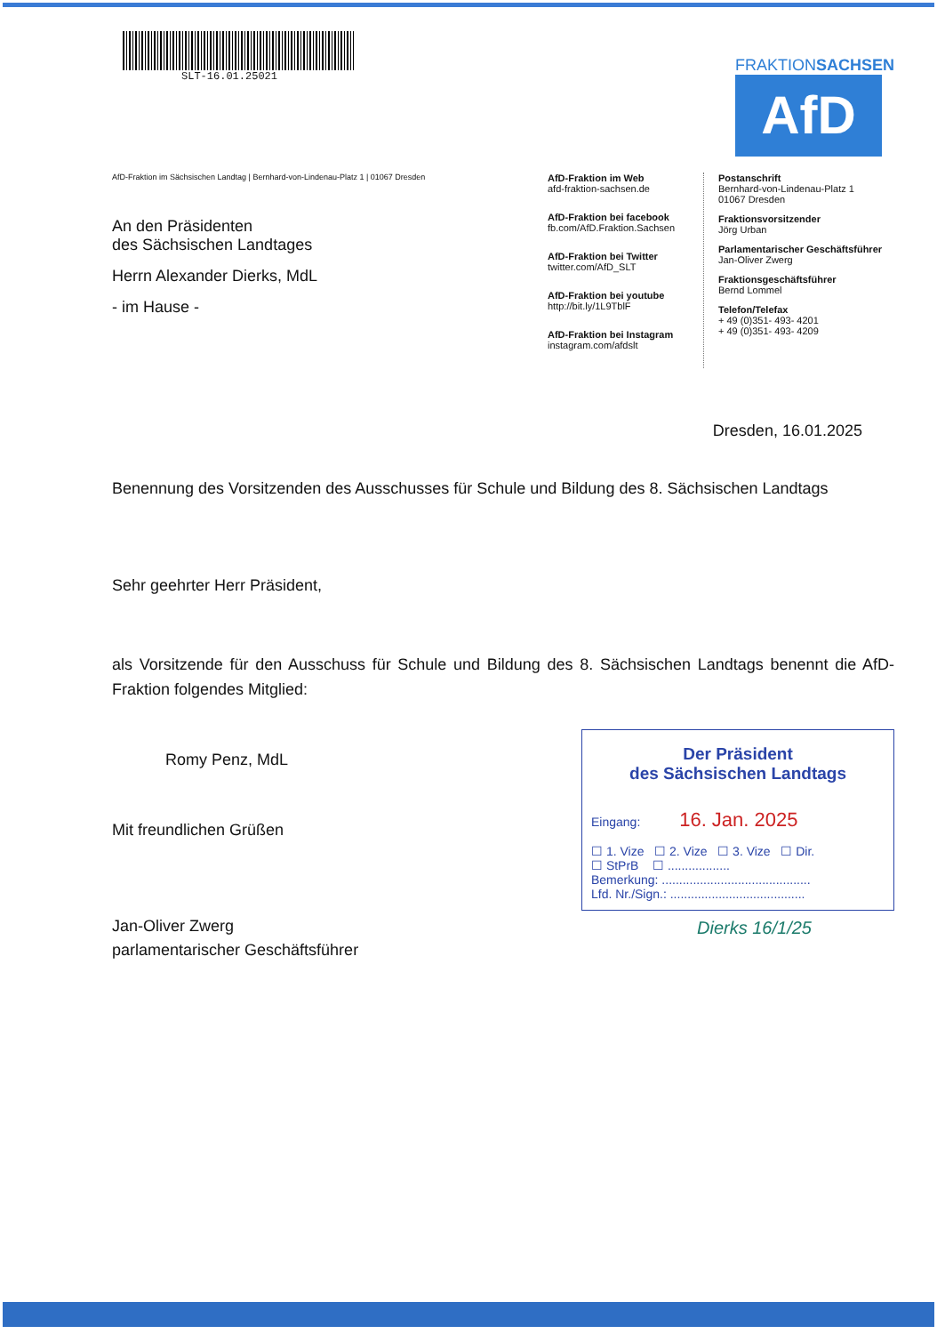SLT-16.01.25021
FRAKTIONSACHSEN
AfD
AfD-Fraktion im Sächsischen Landtag | Bernhard-von-Lindenau-Platz 1 | 01067 Dresden
An den Präsidenten
des Sächsischen Landtages
Herrn Alexander Dierks, MdL
- im Hause -
AfD-Fraktion im Web
afd-fraktion-sachsen.de
AfD-Fraktion bei facebook
fb.com/AfD.Fraktion.Sachsen
AfD-Fraktion bei Twitter
twitter.com/AfD_SLT
AfD-Fraktion bei youtube
http://bit.ly/1L9TblF
AfD-Fraktion bei Instagram
instagram.com/afdslt
Postanschrift
Bernhard-von-Lindenau-Platz 1
01067 Dresden
Fraktionsvorsitzender
Jörg Urban
Parlamentarischer Geschäftsführer
Jan-Oliver Zwerg
Fraktionsgeschäftsführer
Bernd Lommel
Telefon/Telefax
+ 49 (0)351- 493- 4201
+ 49 (0)351- 493- 4209
Dresden, 16.01.2025
Benennung des Vorsitzenden des Ausschusses für Schule und Bildung des 8. Sächsischen Landtags
Sehr geehrter Herr Präsident,
als Vorsitzende für den Ausschuss für Schule und Bildung des 8. Sächsischen Landtags benennt die AfD-Fraktion folgendes Mitglied:
Romy Penz, MdL
Mit freundlichen Grüßen
Jan-Oliver Zwerg
parlamentarischer Geschäftsführer
Der Präsident
des Sächsischen Landtags
Eingang: 16. Jan. 2025
☐ 1. Vize ☐ 2. Vize ☐ 3. Vize ☐ Dir.
☐ StPrB ☐ ..................
Bemerkung: ...........................................
Lfd. Nr./Sign.: .......................................
Dierks 16/1/25